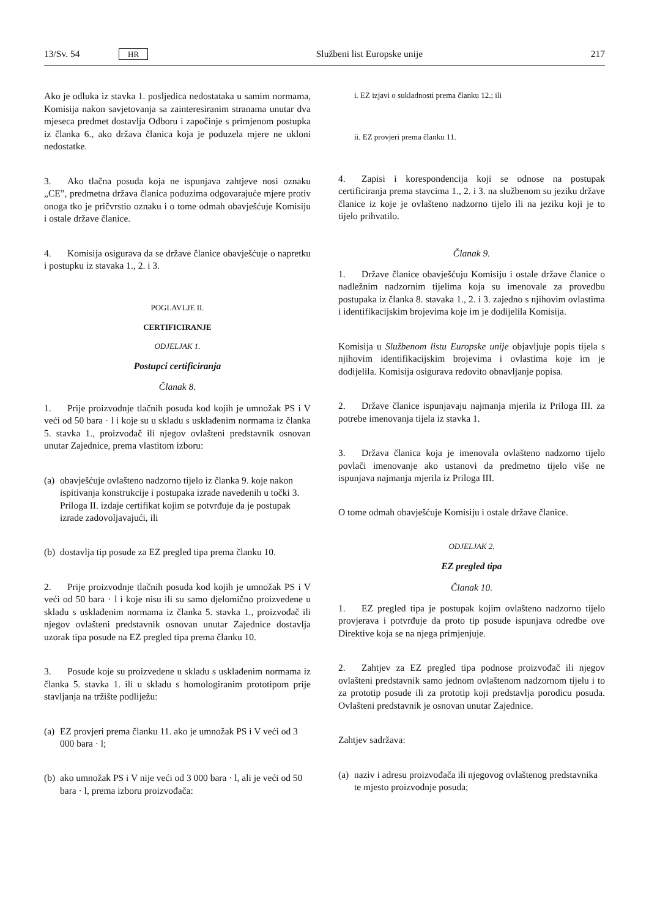13/Sv. 54 HR Službeni list Europske unije 217
Ako je odluka iz stavka 1. posljedica nedostataka u samim normama, Komisija nakon savjetovanja sa zainteresiranim stranama unutar dva mjeseca predmet dostavlja Odboru i započinje s primjenom postupka iz članka 6., ako država članica koja je poduzela mjere ne ukloni nedostatke.
3. Ako tlačna posuda koja ne ispunjava zahtjeve nosi oznaku „CE”, predmetna država članica poduzima odgovarajuće mjere protiv onoga tko je pričvrstio oznaku i o tome odmah obavješćuje Komisiju i ostale države članice.
4. Komisija osigurava da se države članice obavješćuje o napretku i postupku iz stavaka 1., 2. i 3.
POGLAVLJE II.
CERTIFICIRANJE
ODJELJAK 1.
Postupci certificiranja
Članak 8.
1. Prije proizvodnje tlačnih posuda kod kojih je umnožak PS i V veći od 50 bara · l i koje su u skladu s usklađenim normama iz članka 5. stavka 1., proizvođač ili njegov ovlašteni predstavnik osnovan unutar Zajednice, prema vlastitom izboru:
(a)
obavješćuje ovlašteno nadzorno tijelo iz članka 9. koje nakon ispitivanja konstrukcije i postupaka izrade navedenih u točki 3. Priloga II. izdaje certifikat kojim se potvrđuje da je postupak izrade zadovoljavajući, ili
(b)
dostavlja tip posude za EZ pregled tipa prema članku 10.
2. Prije proizvodnje tlačnih posuda kod kojih je umnožak PS i V veći od 50 bara · l i koje nisu ili su samo djelomično proizvedene u skladu s usklađenim normama iz članka 5. stavka 1., proizvođač ili njegov ovlašteni predstavnik osnovan unutar Zajednice dostavlja uzorak tipa posude na EZ pregled tipa prema članku 10.
3. Posude koje su proizvedene u skladu s usklađenim normama iz članka 5. stavka 1. ili u skladu s homologiranim prototipom prije stavljanja na tržište podliježu:
(a)
EZ provjeri prema članku 11. ako je umnožak PS i V veći od 3 000 bara · l;
(b)
ako umnožak PS i V nije veći od 3 000 bara · l, ali je veći od 50 bara · l, prema izboru proizvođača:
i. EZ izjavi o sukladnosti prema članku 12.; ili
ii. EZ provjeri prema članku 11.
4. Zapisi i korespondencija koji se odnose na postupak certificiranja prema stavcima 1., 2. i 3. na službenom su jeziku države članice iz koje je ovlašteno nadzorno tijelo ili na jeziku koji je to tijelo prihvatilo.
Članak 9.
1. Države članice obavješćuju Komisiju i ostale države članice o nadležnim nadzornim tijelima koja su imenovale za provedbu postupaka iz članka 8. stavaka 1., 2. i 3. zajedno s njihovim ovlastima i identifikacijskim brojevima koje im je dodijelila Komisija.
Komisija u Službenom listu Europske unije objavljuje popis tijela s njihovim identifikacijskim brojevima i ovlastima koje im je dodijelila. Komisija osigurava redovito obnavljanje popisa.
2. Države članice ispunjavaju najmanja mjerila iz Priloga III. za potrebe imenovanja tijela iz stavka 1.
3. Država članica koja je imenovala ovlašteno nadzorno tijelo povlači imenovanje ako ustanovi da predmetno tijelo više ne ispunjava najmanja mjerila iz Priloga III.
O tome odmah obavješćuje Komisiju i ostale države članice.
ODJELJAK 2.
EZ pregled tipa
Članak 10.
1. EZ pregled tipa je postupak kojim ovlašteno nadzorno tijelo provjerava i potvrđuje da proto tip posude ispunjava odredbe ove Direktive koja se na njega primjenjuje.
2. Zahtjev za EZ pregled tipa podnose proizvođač ili njegov ovlašteni predstavnik samo jednom ovlaštenom nadzornom tijelu i to za prototip posude ili za prototip koji predstavlja porodicu posuda. Ovlašteni predstavnik je osnovan unutar Zajednice.
Zahtjev sadržava:
(a)
naziv i adresu proizvođača ili njegovog ovlaštenog predstavnika te mjesto proizvodnje posuda;